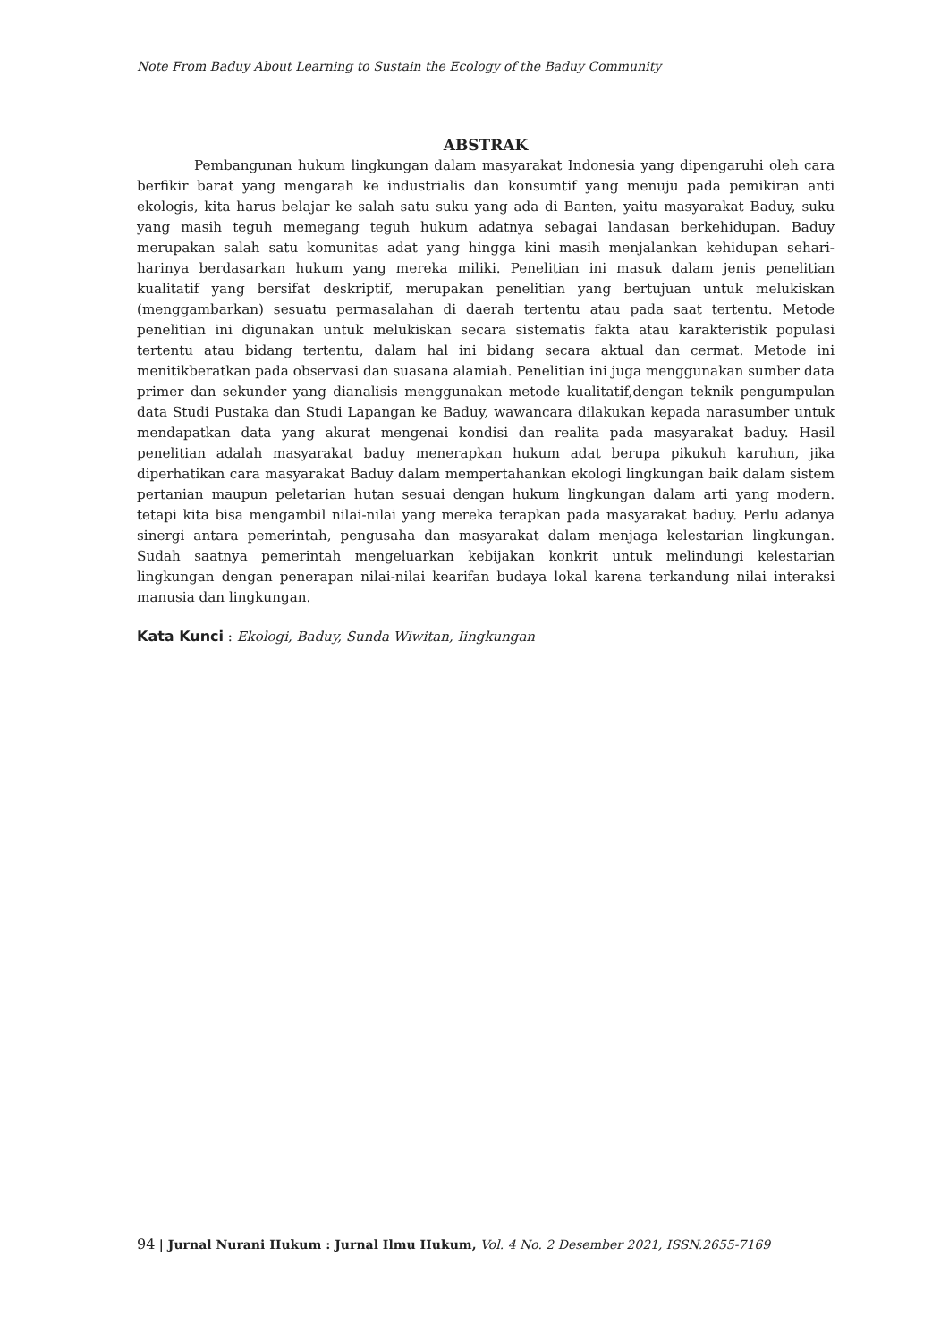Note From Baduy About Learning to Sustain the Ecology of the Baduy Community
ABSTRAK
Pembangunan hukum lingkungan dalam masyarakat Indonesia yang dipengaruhi oleh cara berfikir barat yang mengarah ke industrialis dan konsumtif yang menuju pada pemikiran anti ekologis, kita harus belajar ke salah satu suku yang ada di Banten, yaitu masyarakat Baduy, suku yang masih teguh memegang teguh hukum adatnya sebagai landasan berkehidupan. Baduy merupakan salah satu komunitas adat yang hingga kini masih menjalankan kehidupan sehari-harinya berdasarkan hukum yang mereka miliki. Penelitian ini masuk dalam jenis penelitian kualitatif yang bersifat deskriptif, merupakan penelitian yang bertujuan untuk melukiskan (menggambarkan) sesuatu permasalahan di daerah tertentu atau pada saat tertentu. Metode penelitian ini digunakan untuk melukiskan secara sistematis fakta atau karakteristik populasi tertentu atau bidang tertentu, dalam hal ini bidang secara aktual dan cermat. Metode ini menitikberatkan pada observasi dan suasana alamiah. Penelitian ini juga menggunakan sumber data primer dan sekunder yang dianalisis menggunakan metode kualitatif,dengan teknik pengumpulan data Studi Pustaka dan Studi Lapangan ke Baduy, wawancara dilakukan kepada narasumber untuk mendapatkan data yang akurat mengenai kondisi dan realita pada masyarakat baduy. Hasil penelitian adalah masyarakat baduy menerapkan hukum adat berupa pikukuh karuhun, jika diperhatikan cara masyarakat Baduy dalam mempertahankan ekologi lingkungan baik dalam sistem pertanian maupun peletarian hutan sesuai dengan hukum lingkungan dalam arti yang modern. tetapi kita bisa mengambil nilai-nilai yang mereka terapkan pada masyarakat baduy. Perlu adanya sinergi antara pemerintah, pengusaha dan masyarakat dalam menjaga kelestarian lingkungan. Sudah saatnya pemerintah mengeluarkan kebijakan konkrit untuk melindungi kelestarian lingkungan dengan penerapan nilai-nilai kearifan budaya lokal karena terkandung nilai interaksi manusia dan lingkungan.
Kata Kunci : Ekologi, Baduy, Sunda Wiwitan, Iingkungan
94 | Jurnal Nurani Hukum : Jurnal Ilmu Hukum, Vol. 4 No. 2 Desember 2021, ISSN.2655-7169